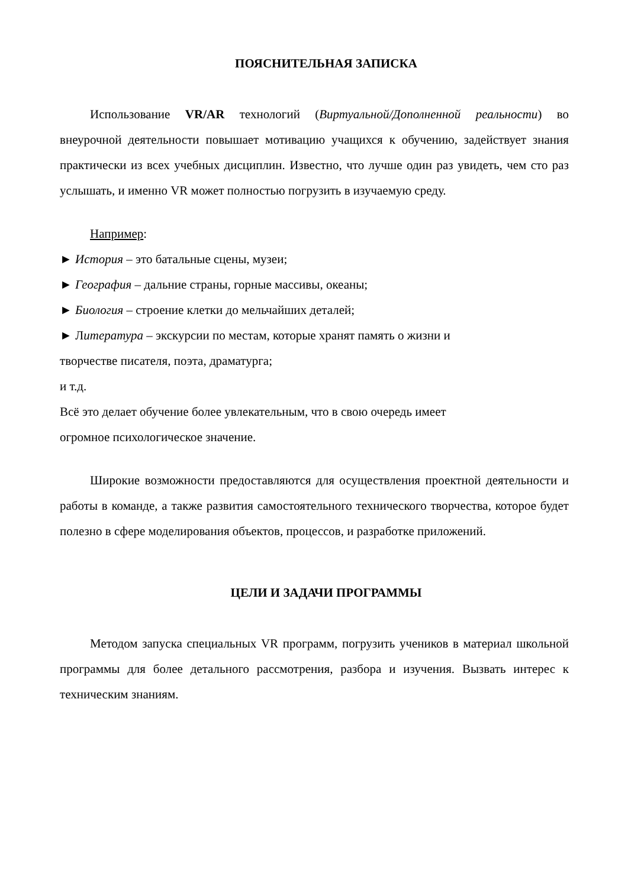ПОЯСНИТЕЛЬНАЯ ЗАПИСКА
Использование VR/AR технологий (Виртуальной/Дополненной реальности) во внеурочной деятельности повышает мотивацию учащихся к обучению, задействует знания практически из всех учебных дисциплин. Известно, что лучше один раз увидеть, чем сто раз услышать, и именно VR может полностью погрузить в изучаемую среду.
Например:
► История – это батальные сцены, музеи;
► География – дальние страны, горные массивы, океаны;
► Биология – строение клетки до мельчайших деталей;
► Литература – экскурсии по местам, которые хранят память о жизни и
творчестве писателя, поэта, драматурга;
и т.д.
Всё это делает обучение более увлекательным, что в свою очередь имеет
огромное психологическое значение.
Широкие возможности предоставляются для осуществления проектной деятельности и работы в команде, а также развития самостоятельного технического творчества, которое будет полезно в сфере моделирования объектов, процессов, и разработке приложений.
ЦЕЛИ И ЗАДАЧИ ПРОГРАММЫ
Методом запуска специальных VR программ, погрузить учеников в материал школьной программы для более детального рассмотрения, разбора и изучения. Вызвать интерес к техническим знаниям.